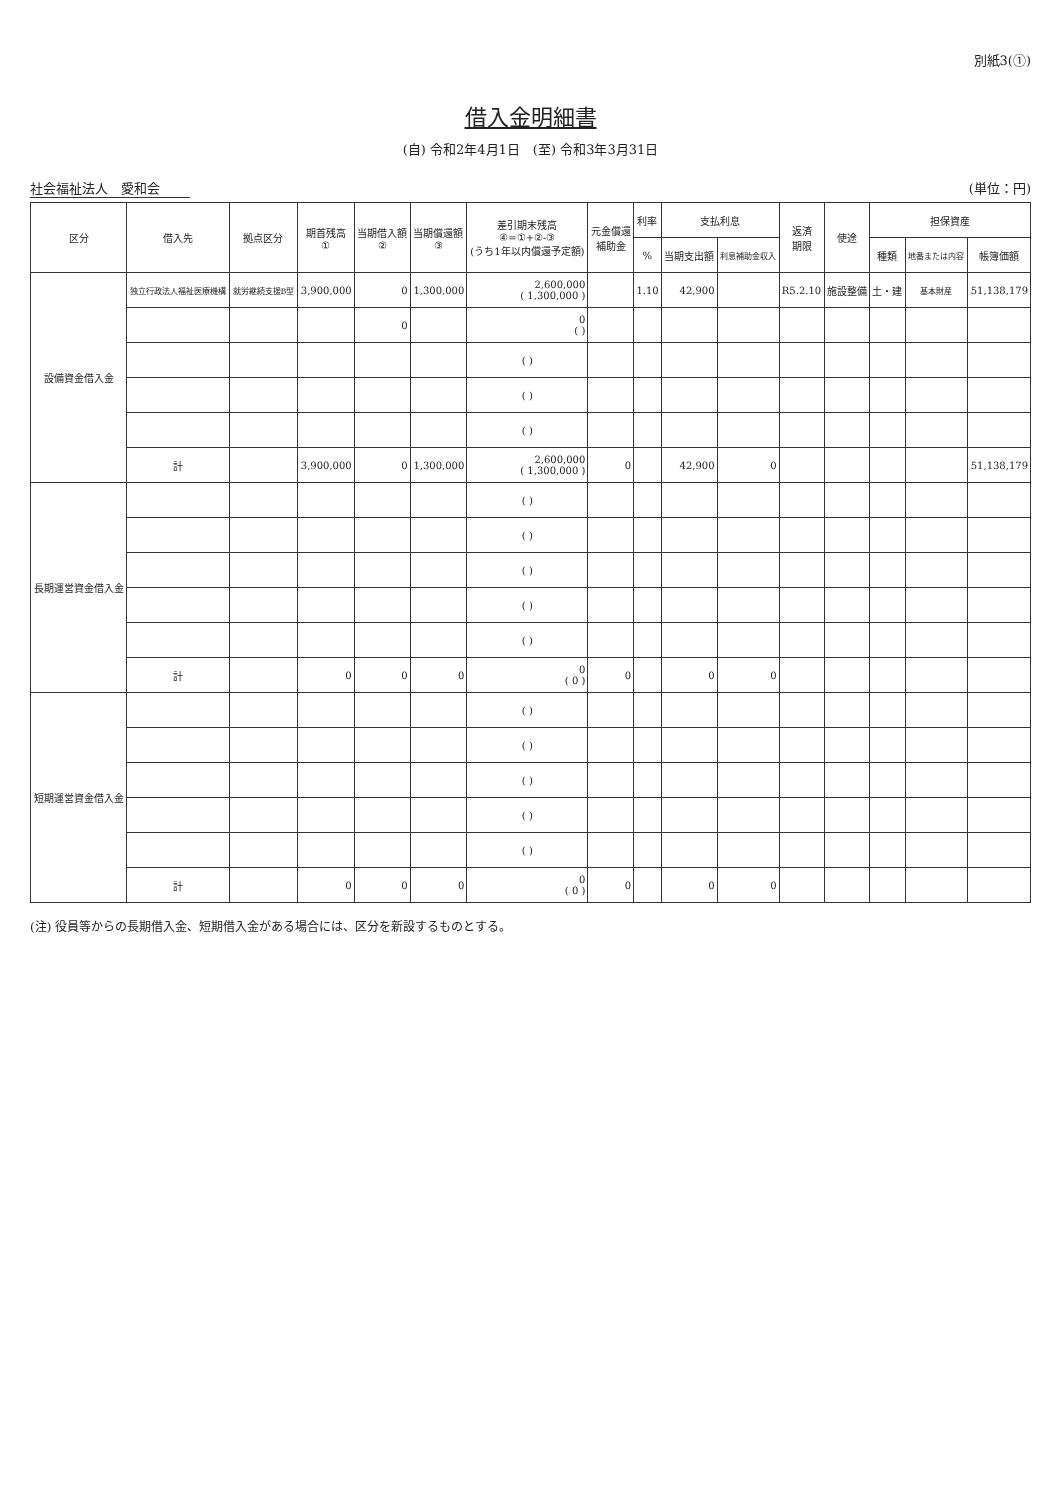別紙3(①)
借入金明細書
(自) 令和2年4月1日　(至) 令和3年3月31日
社会福祉法人　愛和会 (単位：円)
| 区分 | 借入先 | 拠点区分 | 期首残高 ① | 当期借入額 ② | 当期償還額 ③ | 差引期末残高 ④=①+②-③ (うち1年以内償還予定額) | 元金償還 補助金 | 利率 | 支払利息 | | 返済 期限 | 使途 | 担保資産 | | |
| --- | --- | --- | --- | --- | --- | --- | --- | --- | --- | --- | --- | --- | --- | --- | --- |
| | | | | | | | | % | 当期支出額 | 利息補助金収入 | | | 種類 | 地番または内容 | 帳簿価額 |
| 設備資金借入金 | 独立行政法人福祉医療機構 | 就労継続支援B型 | 3,900,000 | 0 | 1,300,000 | 2,600,000 ( 1,300,000 ) | | 1.10 | 42,900 | | R5.2.10 | 施設整備 | 土・建 | 基本財産 | 51,138,179 |
| | | | | 0 | | 0 ( ) | | | | | | | | | |
| | | | | | | ( ) | | | | | | | | | |
| | | | | | | ( ) | | | | | | | | | |
| | | | | | | ( ) | | | | | | | | | |
| | 計 | | 3,900,000 | 0 | 1,300,000 | 2,600,000 ( 1,300,000 ) | 0 | | 42,900 | 0 | | | | | 51,138,179 |
| 長期運営資金借入金 | | | | | | ( ) | | | | | | | | | |
| | | | | | | ( ) | | | | | | | | | |
| | | | | | | ( ) | | | | | | | | | |
| | | | | | | ( ) | | | | | | | | | |
| | | | | | | ( ) | | | | | | | | | |
| | 計 | | 0 | 0 | 0 | 0 ( 0 ) | 0 | | 0 | 0 | | | | | |
| 短期運営資金借入金 | | | | | | ( ) | | | | | | | | | |
| | | | | | | ( ) | | | | | | | | | |
| | | | | | | ( ) | | | | | | | | | |
| | | | | | | ( ) | | | | | | | | | |
| | | | | | | ( ) | | | | | | | | | |
| | 計 | | 0 | 0 | 0 | 0 ( 0 ) | 0 | | 0 | 0 | | | | | |
(注) 役員等からの長期借入金、短期借入金がある場合には、区分を新設するものとする。